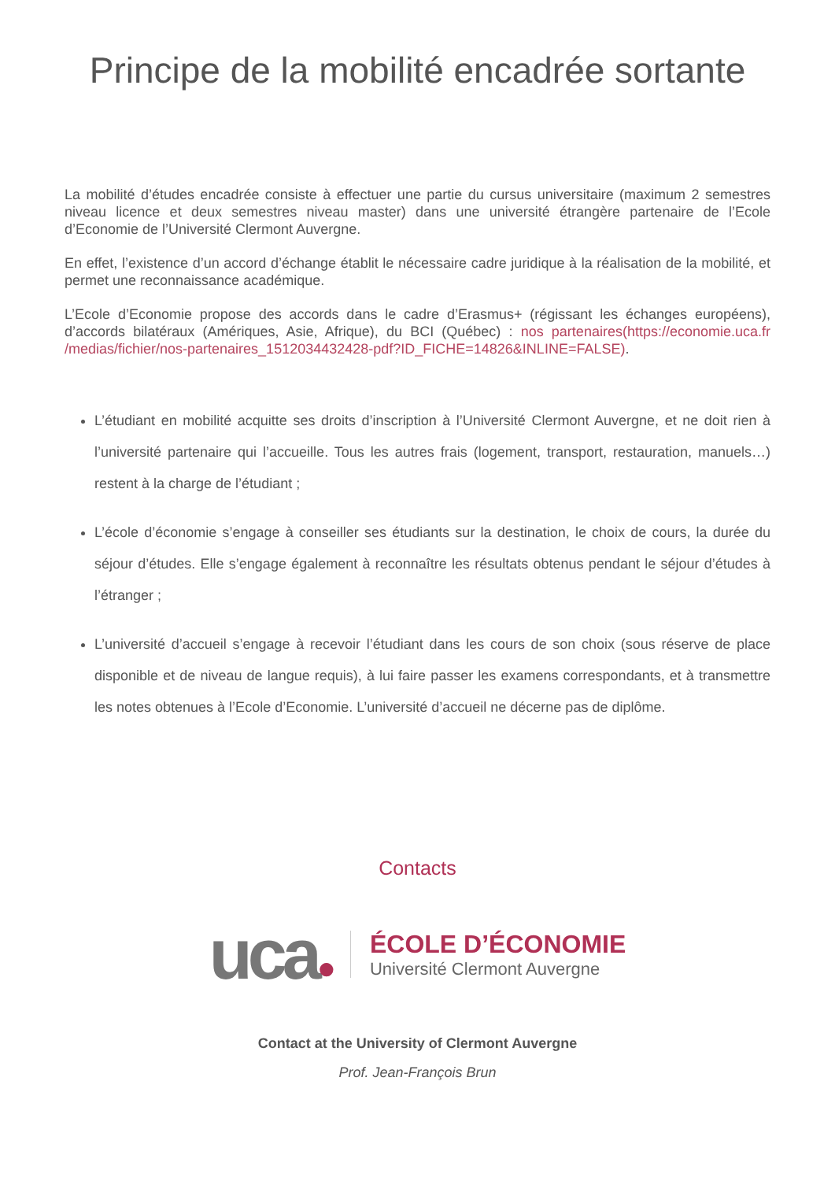Principe de la mobilité encadrée sortante
La mobilité d’études encadrée consiste à effectuer une partie du cursus universitaire (maximum 2 semestres niveau licence et deux semestres niveau master) dans une université étrangère partenaire de l’Ecole d’Economie de l’Université Clermont Auvergne.
En effet, l’existence d’un accord d’échange établit le nécessaire cadre juridique à la réalisation de la mobilité, et permet une reconnaissance académique.
L’Ecole d’Economie propose des accords dans le cadre d’Erasmus+ (régissant les échanges européens), d’accords bilatéraux (Amériques, Asie, Afrique), du BCI (Québec) : nos partenaires(https://economie.uca.fr /medias/fichier/nos-partenaires_1512034432428-pdf?ID_FICHE=14826&INLINE=FALSE).
L’étudiant en mobilité acquitte ses droits d’inscription à l’Université Clermont Auvergne, et ne doit rien à l’université partenaire qui l’accueille. Tous les autres frais (logement, transport, restauration, manuels…) restent à la charge de l’étudiant ;
L’école d’économie s’engage à conseiller ses étudiants sur la destination, le choix de cours, la durée du séjour d’études. Elle s’engage également à reconnaître les résultats obtenus pendant le séjour d’études à l’étranger ;
L’université d’accueil s’engage à recevoir l’étudiant dans les cours de son choix (sous réserve de place disponible et de niveau de langue requis), à lui faire passer les examens correspondants, et à transmettre les notes obtenues à l’Ecole d’Economie. L’université d’accueil ne décerne pas de diplôme.
Contacts
uca●
ÉCOLE D’ÉCONOMIE
Université Clermont Auvergne
Contact at the University of Clermont Auvergne
Prof. Jean-François Brun